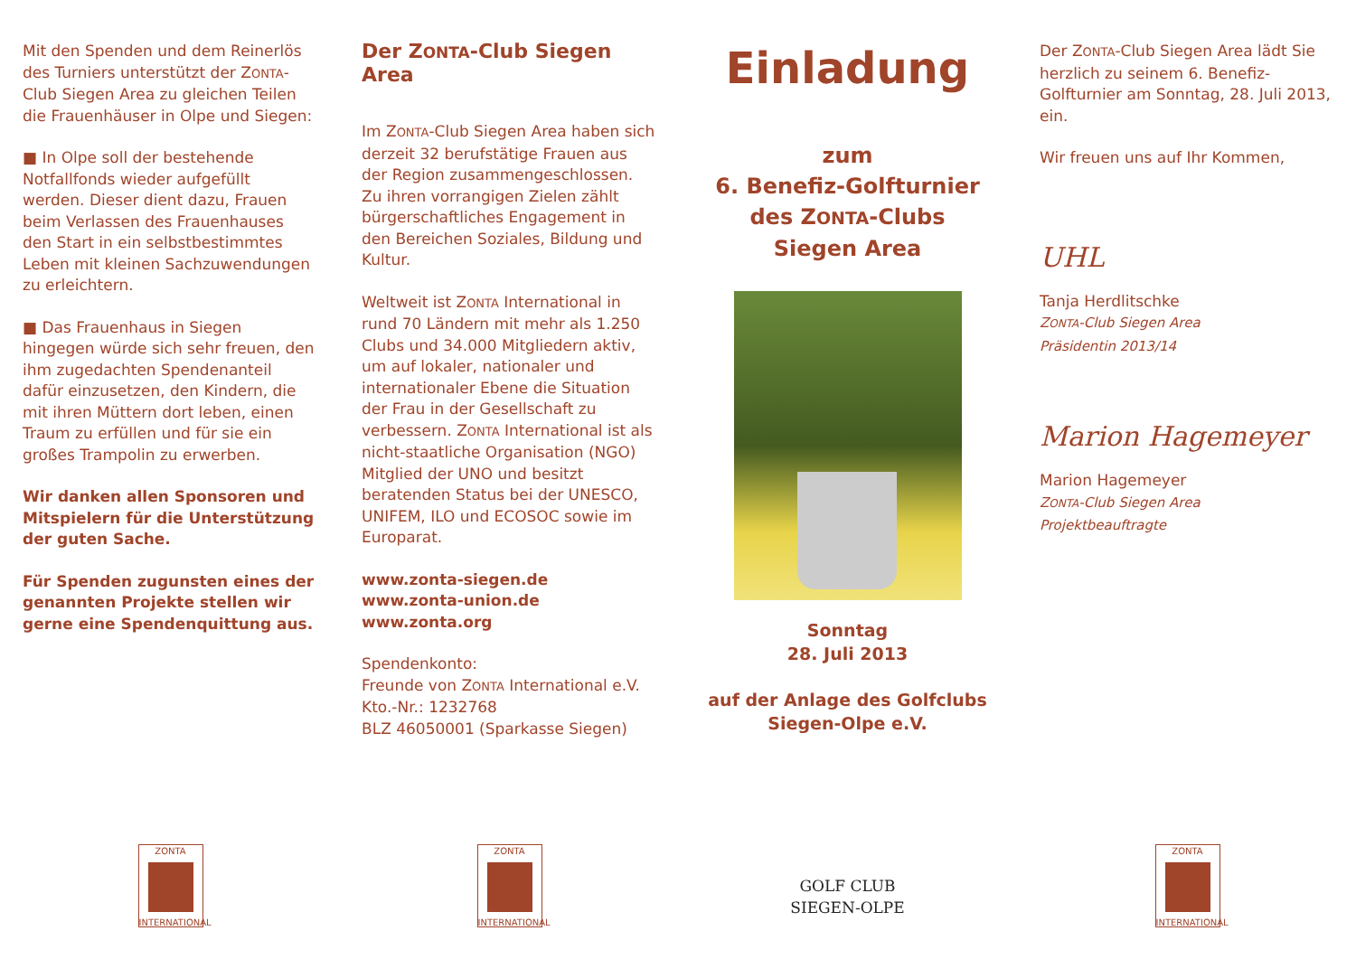Mit den Spenden und dem Reinerlös des Turniers unterstützt der ZONTA-Club Siegen Area zu gleichen Teilen die Frauenhäuser in Olpe und Siegen:
■ In Olpe soll der bestehende Notfallfonds wieder aufgefüllt werden. Dieser dient dazu, Frauen beim Verlassen des Frauenhauses den Start in ein selbstbestimmtes Leben mit kleinen Sachzuwendungen zu erleichtern.
■ Das Frauenhaus in Siegen hingegen würde sich sehr freuen, den ihm zugedachten Spendenanteil dafür einzusetzen, den Kindern, die mit ihren Müttern dort leben, einen Traum zu erfüllen und für sie ein großes Trampolin zu erwerben.
Wir danken allen Sponsoren und Mitspielern für die Unterstützung der guten Sache.
Für Spenden zugunsten eines der genannten Projekte stellen wir gerne eine Spendenquittung aus.
ZONTA INTERNATIONAL
Der ZONTA-Club Siegen Area
Im ZONTA-Club Siegen Area haben sich derzeit 32 berufstätige Frauen aus der Region zusammengeschlossen. Zu ihren vorrangigen Zielen zählt bürgerschaftliches Engagement in den Bereichen Soziales, Bildung und Kultur.
Weltweit ist ZONTA International in rund 70 Ländern mit mehr als 1.250 Clubs und 34.000 Mitgliedern aktiv, um auf lokaler, nationaler und internationaler Ebene die Situation der Frau in der Gesellschaft zu verbessern. ZONTA International ist als nicht-staatliche Organisation (NGO) Mitglied der UNO und besitzt beratenden Status bei der UNESCO, UNIFEM, ILO und ECOSOC sowie im Europarat.
www.zonta-siegen.de
www.zonta-union.de
www.zonta.org
Spendenkonto:
Freunde von ZONTA International e.V.
Kto.-Nr.: 1232768
BLZ 46050001 (Sparkasse Siegen)
ZONTA INTERNATIONAL
Einladung
zum
6. Benefiz-Golfturnier
des ZONTA-Clubs
Siegen Area
Sonntag
28. Juli 2013
auf der Anlage des Golfclubs
Siegen-Olpe e.V.
GOLF CLUB
SIEGEN-OLPE
Der ZONTA-Club Siegen Area lädt Sie herzlich zu seinem 6. Benefiz-Golfturnier am Sonntag, 28. Juli 2013, ein.
Wir freuen uns auf Ihr Kommen,
UHL
Tanja Herdlitschke
ZONTA-Club Siegen Area
Präsidentin 2013/14
Marion Hagemeyer
Marion Hagemeyer
ZONTA-Club Siegen Area
Projektbeauftragte
ZONTA INTERNATIONAL